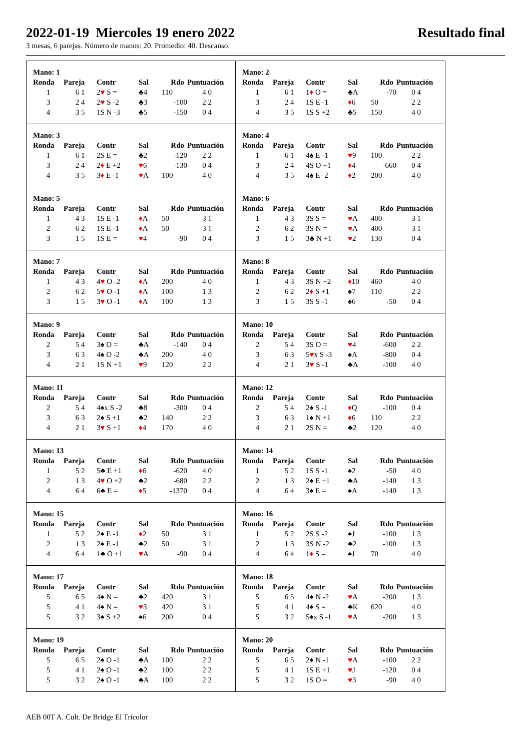2022-01-19 Miercoles 19 enero 2022 Resultado final
3 mesas, 6 parejas. Número de manos: 20. Promedio: 40. Descanso.
Mano: 1
| Ronda | Pareja | Contr | Sal | Rdo | Puntuación |
| --- | --- | --- | --- | --- | --- |
| 1 | 6 1 | 2 ♥ S = | ♣4 | 110 | 4 0 |
| 3 | 2 4 | 2 ♥ S -2 | ♣3 | -100 | 2 2 |
| 4 | 3 5 | 1S N -3 | ♣5 | -150 | 0 4 |
Mano: 2
| Ronda | Pareja | Contr | Sal | Rdo | Puntuación |
| --- | --- | --- | --- | --- | --- |
| 1 | 6 1 | 1 ♦ O = | ♣A | -70 | 0 4 |
| 3 | 2 4 | 1S E -1 | ♦ 6 | 50 | 2 2 |
| 4 | 3 5 | 1S S +2 | ♣5 | 150 | 4 0 |
Mano: 3
| Ronda | Pareja | Contr | Sal | Rdo | Puntuación |
| --- | --- | --- | --- | --- | --- |
| 1 | 6 1 | 2S E = | ♣2 | -120 | 2 2 |
| 3 | 2 4 | 2 ♦ E +2 | ♥ 6 | -130 | 0 4 |
| 4 | 3 5 | 3 ♦ E -1 | ♥ A | 100 | 4 0 |
Mano: 4
| Ronda | Pareja | Contr | Sal | Rdo | Puntuación |
| --- | --- | --- | --- | --- | --- |
| 1 | 6 1 | 4♠ E -1 | ♥ 9 | 100 | 2 2 |
| 3 | 2 4 | 4S O +1 | ♦ 4 | -660 | 0 4 |
| 4 | 3 5 | 4♠ E -2 | ♦ 2 | 200 | 4 0 |
Mano: 5
| Ronda | Pareja | Contr | Sal | Rdo | Puntuación |
| --- | --- | --- | --- | --- | --- |
| 1 | 4 3 | 1S E -1 | ♦ A | 50 | 3 1 |
| 2 | 6 2 | 1S E -1 | ♦ A | 50 | 3 1 |
| 3 | 1 5 | 1S E = | ♥ 4 | -90 | 0 4 |
Mano: 6
| Ronda | Pareja | Contr | Sal | Rdo | Puntuación |
| --- | --- | --- | --- | --- | --- |
| 1 | 4 3 | 3S S = | ♥ A | 400 | 3 1 |
| 2 | 6 2 | 3S N = | ♥ A | 400 | 3 1 |
| 3 | 1 5 | 3♣ N +1 | ♥ 2 | 130 | 0 4 |
Mano: 7
| Ronda | Pareja | Contr | Sal | Rdo | Puntuación |
| --- | --- | --- | --- | --- | --- |
| 1 | 4 3 | 4 ♥ O -2 | ♦ A | 200 | 4 0 |
| 2 | 6 2 | 5 ♥ O -1 | ♦ A | 100 | 1 3 |
| 3 | 1 5 | 3 ♥ O -1 | ♦ A | 100 | 1 3 |
Mano: 8
| Ronda | Pareja | Contr | Sal | Rdo | Puntuación |
| --- | --- | --- | --- | --- | --- |
| 1 | 4 3 | 3S N +2 | ♦ 10 | 460 | 4 0 |
| 2 | 6 2 | 2 ♦ S +1 | ♠7 | 110 | 2 2 |
| 3 | 1 5 | 3S S -1 | ♠6 | -50 | 0 4 |
Mano: 9
| Ronda | Pareja | Contr | Sal | Rdo | Puntuación |
| --- | --- | --- | --- | --- | --- |
| 2 | 5 4 | 3♠ O = | ♣A | -140 | 0 4 |
| 3 | 6 3 | 4♠ O -2 | ♣A | 200 | 4 0 |
| 4 | 2 1 | 1S N +1 | ♥ 9 | 120 | 2 2 |
Mano: 10
| Ronda | Pareja | Contr | Sal | Rdo | Puntuación |
| --- | --- | --- | --- | --- | --- |
| 2 | 5 4 | 3S O = | ♥ 4 | -600 | 2 2 |
| 3 | 6 3 | 5 ♥ x S -3 | ♠A | -800 | 0 4 |
| 4 | 2 1 | 3 ♥ S -1 | ♣A | -100 | 4 0 |
Mano: 11
| Ronda | Pareja | Contr | Sal | Rdo | Puntuación |
| --- | --- | --- | --- | --- | --- |
| 2 | 5 4 | 4♠x S -2 | ♣8 | -300 | 0 4 |
| 3 | 6 3 | 2♠ S +1 | ♣2 | 140 | 2 2 |
| 4 | 2 1 | 3 ♥ S +1 | ♦ 4 | 170 | 4 0 |
Mano: 12
| Ronda | Pareja | Contr | Sal | Rdo | Puntuación |
| --- | --- | --- | --- | --- | --- |
| 2 | 5 4 | 2♠ S -1 | ♦ Q | -100 | 0 4 |
| 3 | 6 3 | 1♠ N +1 | ♦ 6 | 110 | 2 2 |
| 4 | 2 1 | 2S N = | ♣2 | 120 | 4 0 |
Mano: 13
| Ronda | Pareja | Contr | Sal | Rdo | Puntuación |
| --- | --- | --- | --- | --- | --- |
| 1 | 5 2 | 5♣ E +1 | ♦ 6 | -620 | 4 0 |
| 2 | 1 3 | 4 ♥ O +2 | ♣2 | -680 | 2 2 |
| 4 | 6 4 | 6♣ E = | ♦ 5 | -1370 | 0 4 |
Mano: 14
| Ronda | Pareja | Contr | Sal | Rdo | Puntuación |
| --- | --- | --- | --- | --- | --- |
| 1 | 5 2 | 1S S -1 | ♠2 | -50 | 4 0 |
| 2 | 1 3 | 2♠ E +1 | ♣A | -140 | 1 3 |
| 4 | 6 4 | 3♠ E = | ♠A | -140 | 1 3 |
Mano: 15
| Ronda | Pareja | Contr | Sal | Rdo | Puntuación |
| --- | --- | --- | --- | --- | --- |
| 1 | 5 2 | 2♠ E -1 | ♦ 2 | 50 | 3 1 |
| 2 | 1 3 | 2♠ E -1 | ♣2 | 50 | 3 1 |
| 4 | 6 4 | 1♣ O +1 | ♥ A | -90 | 0 4 |
Mano: 16
| Ronda | Pareja | Contr | Sal | Rdo | Puntuación |
| --- | --- | --- | --- | --- | --- |
| 1 | 5 2 | 2S S -2 | ♠J | -100 | 1 3 |
| 2 | 1 3 | 3S N -2 | ♣2 | -100 | 1 3 |
| 4 | 6 4 | 1 ♦ S = | ♠J | 70 | 4 0 |
Mano: 17
| Ronda | Pareja | Contr | Sal | Rdo | Puntuación |
| --- | --- | --- | --- | --- | --- |
| 5 | 6 5 | 4♠ N = | ♣2 | 420 | 3 1 |
| 5 | 4 1 | 4♠ N = | ♥ 3 | 420 | 3 1 |
| 5 | 3 2 | 3♠ S +2 | ♠6 | 200 | 0 4 |
Mano: 18
| Ronda | Pareja | Contr | Sal | Rdo | Puntuación |
| --- | --- | --- | --- | --- | --- |
| 5 | 6 5 | 4♠ N -2 | ♥ A | -200 | 1 3 |
| 5 | 4 1 | 4♠ S = | ♣K | 620 | 4 0 |
| 5 | 3 2 | 5♠x S -1 | ♥ A | -200 | 1 3 |
Mano: 19
| Ronda | Pareja | Contr | Sal | Rdo | Puntuación |
| --- | --- | --- | --- | --- | --- |
| 5 | 6 5 | 2♠ O -1 | ♣A | 100 | 2 2 |
| 5 | 4 1 | 2♠ O -1 | ♣2 | 100 | 2 2 |
| 5 | 3 2 | 2♠ O -1 | ♣A | 100 | 2 2 |
Mano: 20
| Ronda | Pareja | Contr | Sal | Rdo | Puntuación |
| --- | --- | --- | --- | --- | --- |
| 5 | 6 5 | 2♠ N -1 | ♥ A | -100 | 2 2 |
| 5 | 4 1 | 1S E +1 | ♥ J | -120 | 0 4 |
| 5 | 3 2 | 1S O = | ♥ 3 | -90 | 4 0 |
AEB 00T A. Cult. De Bridge El Tricolor